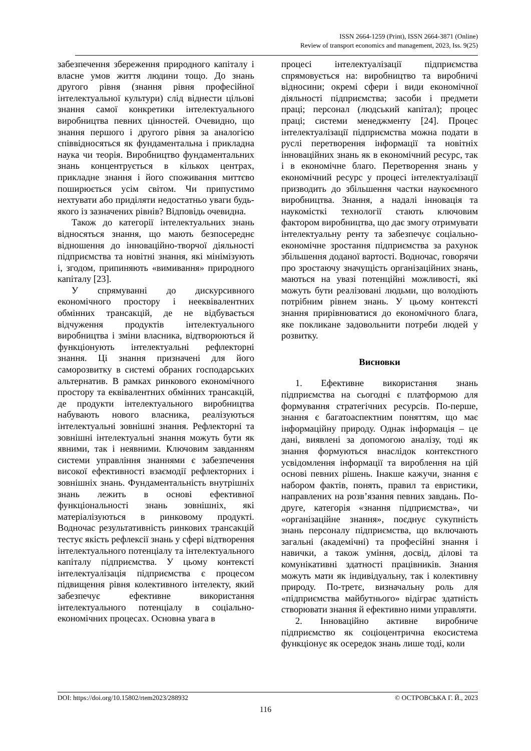ISSN 2664-1259 (Print), ISSN 2664-3871 (Online)
Review of transport economics and management, 2023, Iss. 9(25)
забезпечення збереження природного капіталу і власне умов життя людини тощо. До знань другого рівня (знання рівня професійної інтелектуальної культури) слід віднести цільові знання самої конкретики інтелектуального виробництва певних цінностей. Очевидно, що знання першого і другого рівня за аналогією співвідносяться як фундаментальна і прикладна наука чи теорія. Виробництво фундаментальних знань концентрується в кількох центрах, прикладне знання і його споживання миттєво поширюється усім світом. Чи припустимо нехтувати або приділяти недостатньо уваги будь-якого із зазначених рівнів? Відповідь очевидна.
Також до категорії інтелектуальних знань відносяться знання, що мають безпосереднє відношення до інноваційно-творчої діяльності підприємства та новітні знання, які мінімізують і, згодом, припиняють «вимивання» природного капіталу [23].
У спрямуванні до дискурсивного економічного простору і нееквівалентних обмінних трансакцій, де не відбувається відчуження продуктів інтелектуального виробництва і зміни власника, відтворюються й функціонують інтелектуальні рефлекторні знання. Ці знання призначені для його саморозвитку в системі обраних господарських альтернатив. В рамках ринкового економічного простору та еквівалентних обмінних трансакцій, де продукти інтелектуального виробництва набувають нового власника, реалізуються інтелектуальні зовнішні знання. Рефлекторні та зовнішні інтелектуальні знання можуть бути як явними, так і неявними. Ключовим завданням системи управління знаннями є забезпечення високої ефективності взаємодії рефлекторних і зовнішніх знань. Фундаментальність внутрішніх знань лежить в основі ефективної функціональності знань зовнішніх, які матеріалізуються в ринковому продукті. Водночас результативність ринкових трансакцій тестує якість рефлексії знань у сфері відтворення інтелектуального потенціалу та інтелектуального капіталу підприємства. У цьому контексті інтелектуалізація підприємства є процесом підвищення рівня колективного інтелекту, який забезпечує ефективне використання інтелектуального потенціалу в соціально-економічних процесах. Основна увага в
процесі інтелектуалізації підприємства спрямовується на: виробництво та виробничі відносини; окремі сфери і види економічної діяльності підприємства; засоби і предмети праці; персонал (людський капітал); процес праці; системи менеджменту [24]. Процес інтелектуалізації підприємства можна подати в руслі перетворення інформації та новітніх інноваційних знань як в економічний ресурс, так і в економічне благо. Перетворення знань у економічний ресурс у процесі інтелектуалізації призводить до збільшення частки наукоємного виробництва. Знання, а надалі інновація та наукомісткі технології стають ключовим фактором виробництва, що дає змогу отримувати інтелектуальну ренту та забезпечує соціально-економічне зростання підприємства за рахунок збільшення доданої вартості. Водночас, говорячи про зростаючу значущість організаційних знань, маються на увазі потенційні можливості, які можуть бути реалізовані людьми, що володіють потрібним рівнем знань. У цьому контексті знання прирівнюватися до економічного блага, яке покликане задовольнити потреби людей у розвитку.
Висновки
1. Ефективне використання знань підприємства на сьогодні є платформою для формування стратегічних ресурсів. По-перше, знання є багатоаспектним поняттям, що має інформаційну природу. Однак інформація – це дані, виявлені за допомогою аналізу, тоді як знання формуються внаслідок контекстного усвідомлення інформації та вироблення на цій основі певних рішень. Інакше кажучи, знання є набором фактів, понять, правил та евристики, направлених на розв’язання певних завдань. По-друге, категорія «знання підприємства», чи «організаційне знання», поєднує сукупність знань персоналу підприємства, що включають загальні (академічні) та професійні знання і навички, а також уміння, досвід, ділові та комунікативні здатності працівників. Знання можуть мати як індивідуальну, так і колективну природу. По-третє, визначальну роль для «підприємства майбутнього» відіграє здатність створювати знання й ефективно ними управляти.
2. Інноваційно активне виробниче підприємство як соціоцентрична екосистема функціонує як осередок знань лише тоді, коли
DOI: https://doi.org/10.15802/rtem2023/288932 © ОСТРОВСЬКА Г. Й., 2023
116